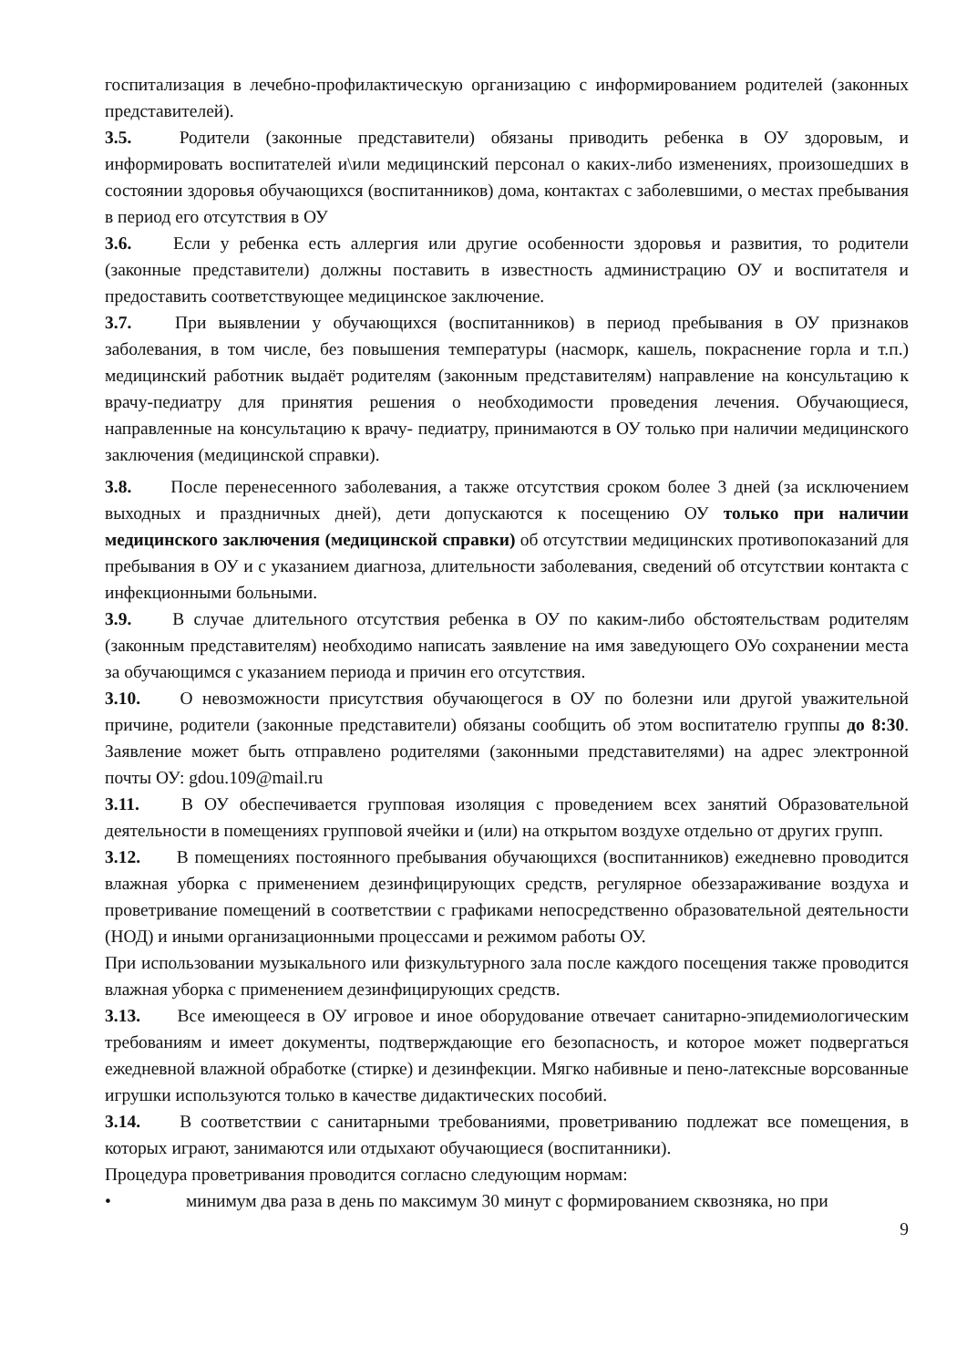госпитализация в лечебно-профилактическую организацию с информированием родителей (законных представителей).
3.5. Родители (законные представители) обязаны приводить ребенка в ОУ здоровым, и информировать воспитателей и\или медицинский персонал о каких-либо изменениях, произошедших в состоянии здоровья обучающихся (воспитанников) дома, контактах с заболевшими, о местах пребывания в период его отсутствия в ОУ
3.6. Если у ребенка есть аллергия или другие особенности здоровья и развития, то родители (законные представители) должны поставить в известность администрацию ОУ и воспитателя и предоставить соответствующее медицинское заключение.
3.7. При выявлении у обучающихся (воспитанников) в период пребывания в ОУ признаков заболевания, в том числе, без повышения температуры (насморк, кашель, покраснение горла и т.п.) медицинский работник выдаёт родителям (законным представителям) направление на консультацию к врачу-педиатру для принятия решения о необходимости проведения лечения. Обучающиеся, направленные на консультацию к врачу- педиатру, принимаются в ОУ только при наличии медицинского заключения (медицинской справки).
3.8. После перенесенного заболевания, а также отсутствия сроком более 3 дней (за исключением выходных и праздничных дней), дети допускаются к посещению ОУ только при наличии медицинского заключения (медицинской справки) об отсутствии медицинских противопоказаний для пребывания в ОУ и с указанием диагноза, длительности заболевания, сведений об отсутствии контакта с инфекционными больными.
3.9. В случае длительного отсутствия ребенка в ОУ по каким-либо обстоятельствам родителям (законным представителям) необходимо написать заявление на имя заведующего ОУо сохранении места за обучающимся с указанием периода и причин его отсутствия.
3.10. О невозможности присутствия обучающегося в ОУ по болезни или другой уважительной причине, родители (законные представители) обязаны сообщить об этом воспитателю группы до 8:30. Заявление может быть отправлено родителями (законными представителями) на адрес электронной почты ОУ: gdou.109@mail.ru
3.11. В ОУ обеспечивается групповая изоляция с проведением всех занятий Образовательной деятельности в помещениях групповой ячейки и (или) на открытом воздухе отдельно от других групп.
3.12. В помещениях постоянного пребывания обучающихся (воспитанников) ежедневно проводится влажная уборка с применением дезинфицирующих средств, регулярное обеззараживание воздуха и проветривание помещений в соответствии с графиками непосредственно образовательной деятельности (НОД) и иными организационными процессами и режимом работы ОУ.
При использовании музыкального или физкультурного зала после каждого посещения также проводится влажная уборка с применением дезинфицирующих средств.
3.13. Все имеющееся в ОУ игровое и иное оборудование отвечает санитарно-эпидемиологическим требованиям и имеет документы, подтверждающие его безопасность, и которое может подвергаться ежедневной влажной обработке (стирке) и дезинфекции. Мягко набивные и пено-латексные ворсованные игрушки используются только в качестве дидактических пособий.
3.14. В соответствии с санитарными требованиями, проветриванию подлежат все помещения, в которых играют, занимаются или отдыхают обучающиеся (воспитанники).
Процедура проветривания проводится согласно следующим нормам:
• минимум два раза в день по максимум 30 минут с формированием сквозняка, но при
9